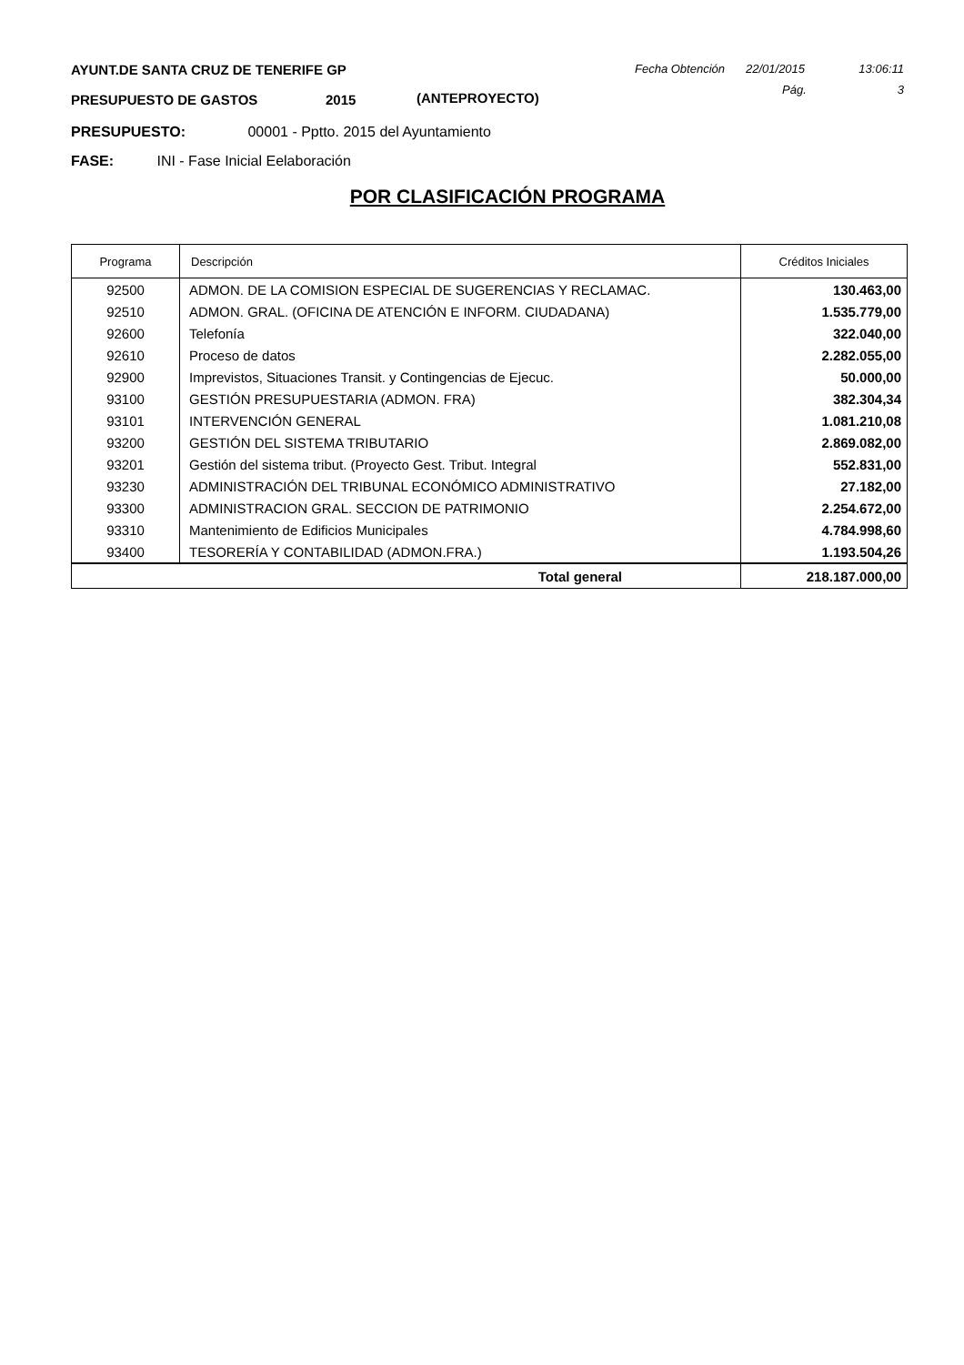AYUNT.DE SANTA CRUZ DE TENERIFE GP Fecha Obtención 22/01/2015 13:06:11
PRESUPUESTO DE GASTOS 2015 (ANTEPROYECTO) Pág. 3
PRESUPUESTO: 00001 - Pptto. 2015 del Ayuntamiento
FASE: INI - Fase Inicial Eelaboración
POR CLASIFICACIÓN PROGRAMA
| Programa | Descripción | Créditos Iniciales |
| --- | --- | --- |
| 92500 | ADMON. DE LA COMISION ESPECIAL DE SUGERENCIAS Y RECLAMAC. | 130.463,00 |
| 92510 | ADMON. GRAL. (OFICINA DE ATENCIÓN E INFORM. CIUDADANA) | 1.535.779,00 |
| 92600 | Telefonía | 322.040,00 |
| 92610 | Proceso de datos | 2.282.055,00 |
| 92900 | Imprevistos, Situaciones Transit. y Contingencias de Ejecuc. | 50.000,00 |
| 93100 | GESTIÓN PRESUPUESTARIA (ADMON. FRA) | 382.304,34 |
| 93101 | INTERVENCIÓN GENERAL | 1.081.210,08 |
| 93200 | GESTIÓN DEL SISTEMA TRIBUTARIO | 2.869.082,00 |
| 93201 | Gestión del sistema tribut. (Proyecto Gest. Tribut. Integral | 552.831,00 |
| 93230 | ADMINISTRACIÓN DEL TRIBUNAL ECONÓMICO ADMINISTRATIVO | 27.182,00 |
| 93300 | ADMINISTRACION GRAL. SECCION DE PATRIMONIO | 2.254.672,00 |
| 93310 | Mantenimiento de Edificios Municipales | 4.784.998,60 |
| 93400 | TESORERÍA Y CONTABILIDAD (ADMON.FRA.) | 1.193.504,26 |
| Total general | | 218.187.000,00 |